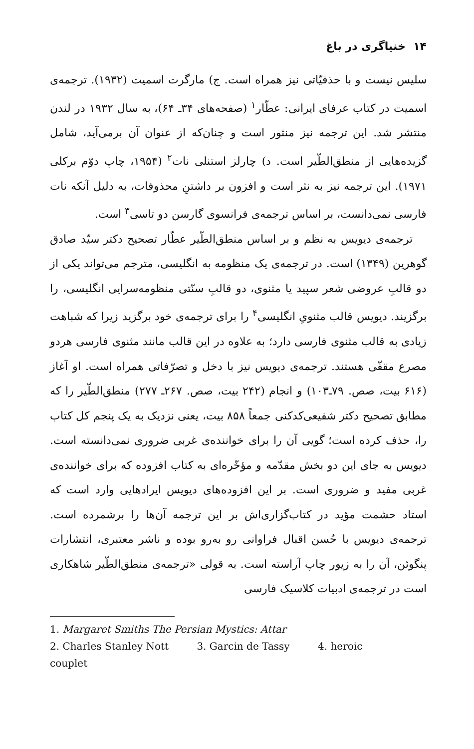۱۴ خنیاگری در باغ
سلیس نیست و با حذفیّاتی نیز همراه است. ج) مارگرت اسمیت (۱۹۳۲). ترجمه‌ی اسمیت در کتاب عرفای ایرانی: عطّار<sup>۱</sup> (صفحه‌های ۳۴ـ ۶۴)، به سال ۱۹۳۲ در لندن منتشر شد. این ترجمه نیز منثور است و چنان‌که از عنوان آن برمی‌آید، شامل گزیده‌هایی از منطق‌الطّیر است. د) چارلز استنلی نات<sup>۲</sup> (۱۹۵۴، چاپ دوّم برکلی ۱۹۷۱). این ترجمه نیز به نثر است و افزون بر داشتنِ محذوفات، به دلیل آنکه نات فارسی نمی‌دانست، بر اساس ترجمه‌ی فرانسوی گارسن دو تاسی<sup>۳</sup> است.
ترجمه‌ی دیویس به نظم و بر اساس منطق‌الطّیر عطّار تصحیح دکتر سیّد صادق گوهرین (۱۳۴۹) است. در ترجمه‌ی یک منظومه به انگلیسی، مترجم می‌تواند یکی از دو قالبِ عروضی شعر سپید یا مثنوی، دو قالبِ سنّتی منظومه‌سرایی انگلیسی، را برگزیند. دیویس قالب مثنویِ انگلیسی<sup>۴</sup> را برای ترجمه‌ی خود برگزید زیرا که شباهت زیادی به قالب مثنوی فارسی دارد؛ به علاوه در این قالب مانند مثنوی فارسی هردو مصرع مقفّی هستند. ترجمه‌ی دیویس نیز با دخل و تصرّفاتی همراه است. او آغاز (۶۱۶ بیت، صص. ۷۹ـ۱۰۳) و انجام (۲۴۲ بیت، صص. ۲۶۷ـ ۲۷۷) منطق‌الطّیر را که مطابق تصحیح دکتر شفیعی‌کدکنی جمعاً ۸۵۸ بیت، یعنی نزدیک به یک پنجم کل کتاب را، حذف کرده است؛ گویی آن را برای خواننده‌ی غربی ضروری نمی‌دانسته است. دیویس به جای این دو بخش مقدّمه و مؤخّره‌ای به کتاب افزوده که برای خواننده‌ی غربی مفید و ضروری است. بر این افزوده‌های دیویس ایرادهایی وارد است که استاد حشمت مؤید در کتاب‌گزاری‌اش بر این ترجمه آن‌ها را برشمرده است. ترجمه‌ی دیویس با حُسن اقبال فراوانی رو به‌رو بوده و ناشر معتبری، انتشارات پنگوئن، آن را به زیور چاپ آراسته است. به قولی «ترجمه‌ی منطق‌الطّیر شاهکاری است در ترجمه‌ی ادبیات کلاسیک فارسی
1. Margaret Smiths The Persian Mystics: Attar
2. Charles Stanley Nott 3. Garcin de Tassy 4. heroic couplet